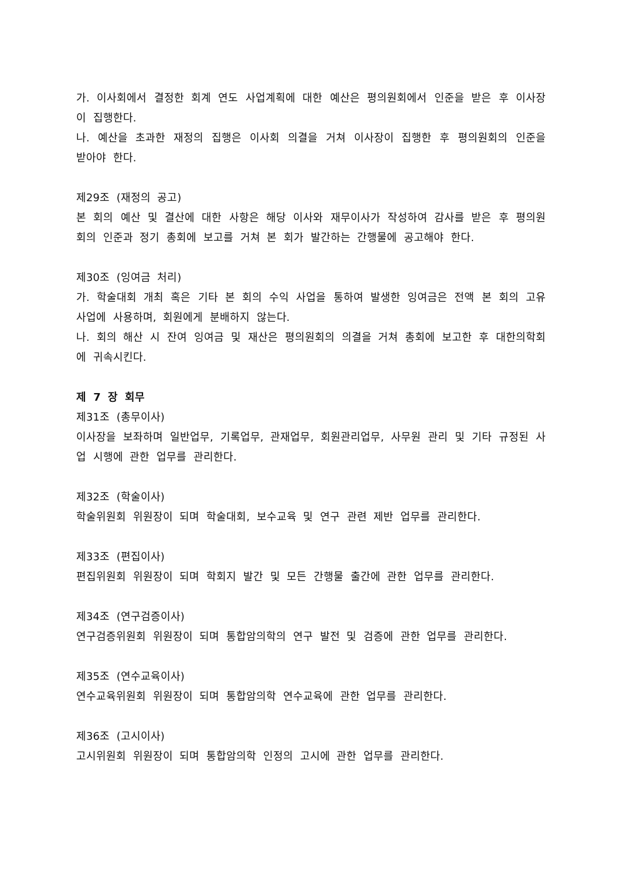가. 이사회에서 결정한 회계 연도 사업계획에 대한 예산은 평의원회에서 인준을 받은 후 이사장이 집행한다.
나. 예산을 초과한 재정의 집행은 이사회 의결을 거쳐 이사장이 집행한 후 평의원회의 인준을 받아야 한다.
제29조 (재정의 공고)
본 회의 예산 및 결산에 대한 사항은 해당 이사와 재무이사가 작성하여 감사를 받은 후 평의원회의 인준과 정기 총회에 보고를 거쳐 본 회가 발간하는 간행물에 공고해야 한다.
제30조 (잉여금 처리)
가. 학술대회 개최 혹은 기타 본 회의 수익 사업을 통하여 발생한 잉여금은 전액 본 회의 고유 사업에 사용하며, 회원에게 분배하지 않는다.
나. 회의 해산 시 잔여 잉여금 및 재산은 평의원회의 의결을 거쳐 총회에 보고한 후 대한의학회에 귀속시킨다.
제 7 장 회무
제31조 (총무이사)
이사장을 보좌하며 일반업무, 기록업무, 관재업무, 회원관리업무, 사무원 관리 및 기타 규정된 사업 시행에 관한 업무를 관리한다.
제32조 (학술이사)
학술위원회 위원장이 되며 학술대회, 보수교육 및 연구 관련 제반 업무를 관리한다.
제33조 (편집이사)
편집위원회 위원장이 되며 학회지 발간 및 모든 간행물 출간에 관한 업무를 관리한다.
제34조 (연구검증이사)
연구검증위원회 위원장이 되며 통합암의학의 연구 발전 및 검증에 관한 업무를 관리한다.
제35조 (연수교육이사)
연수교육위원회 위원장이 되며 통합암의학 연수교육에 관한 업무를 관리한다.
제36조 (고시이사)
고시위원회 위원장이 되며 통합암의학 인정의 고시에 관한 업무를 관리한다.